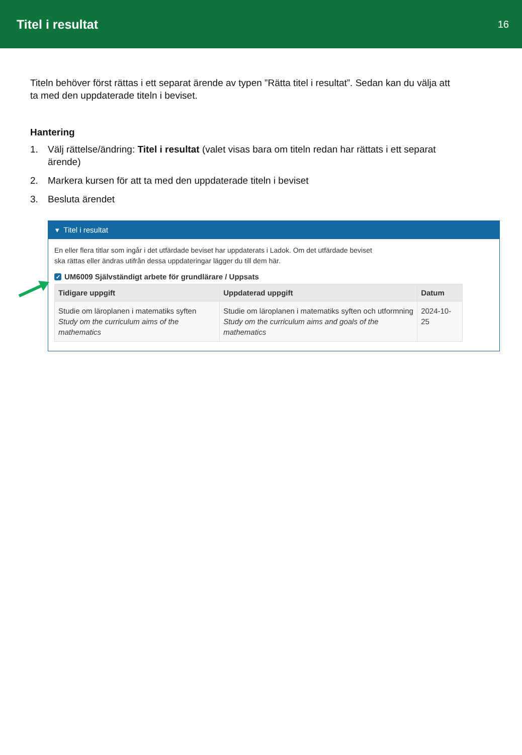Titel i resultat
16
Titeln behöver först rättas i ett separat ärende av typen ”Rätta titel i resultat”. Sedan kan du välja att ta med den uppdaterade titeln i beviset.
Hantering
1. Välj rättelse/ändring: Titel i resultat (valet visas bara om titeln redan har rättats i ett separat ärende)
2. Markera kursen för att ta med den uppdaterade titeln i beviset
3. Besluta ärendet
▾ Titel i resultat
En eller flera titlar som ingår i det utfärdade beviset har uppdaterats i Ladok. Om det utfärdade beviset
ska rättas eller ändras utifrån dessa uppdateringar lägger du till dem här.
✓ UM6009 Självständigt arbete för grundlärare / Uppsats
| Tidigare uppgift | Uppdaterad uppgift | Datum |
| --- | --- | --- |
| Studie om läroplanen i matematiks syften Study om the curriculum aims of the mathematics | Studie om läroplanen i matematiks syften och utformning Study om the curriculum aims and goals of the mathematics | 2024-10-25 |